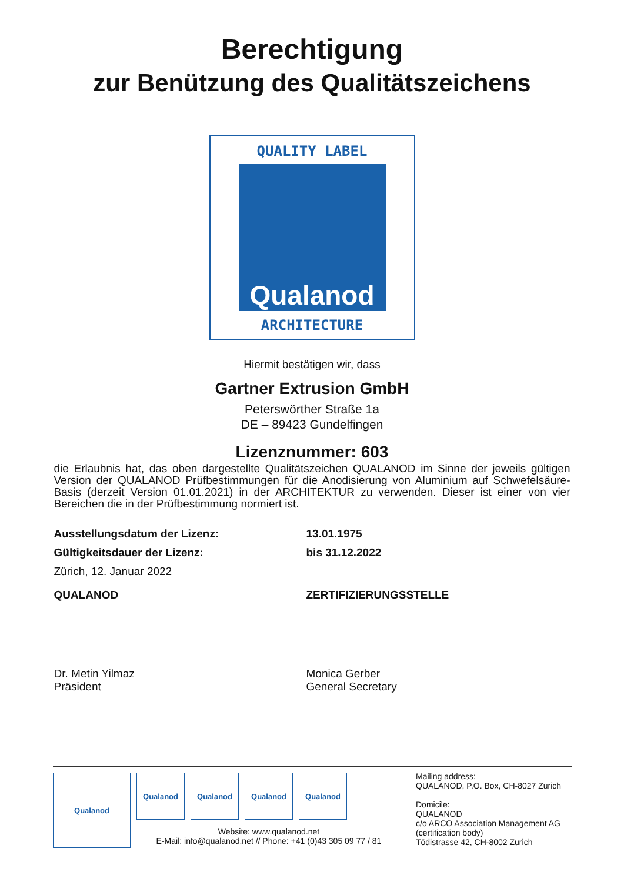Berechtigung
zur Benützung des Qualitätszeichens
QUALITY LABEL
Qualanod
ARCHITECTURE
Hiermit bestätigen wir, dass
Gartner Extrusion GmbH
Peterswörther Straße 1a
DE – 89423 Gundelfingen
Lizenznummer: 603
die Erlaubnis hat, das oben dargestellte Qualitätszeichen QUALANOD im Sinne der jeweils gültigen Version der QUALANOD Prüfbestimmungen für die Anodisierung von Aluminium auf Schwefelsäure-Basis (derzeit Version 01.01.2021) in der ARCHITEKTUR zu verwenden. Dieser ist einer von vier Bereichen die in der Prüfbestimmung normiert ist.
Ausstellungsdatum der Lizenz: 13.01.1975
Gültigkeitsdauer der Lizenz: bis 31.12.2022
Zürich, 12. Januar 2022
QUALANOD ZERTIFIZIERUNGSSTELLE
Dr. Metin Yilmaz
Präsident
Monica Gerber
General Secretary
Qualanod
Qualanod Qualanod Qualanod Qualanod
Website: www.qualanod.net
E-Mail: info@qualanod.net // Phone: +41 (0)43 305 09 77 / 81
Mailing address:
QUALANOD, P.O. Box, CH-8027 Zurich
Domicile:
QUALANOD
c/o ARCO Association Management AG
(certification body)
Tödistrasse 42, CH-8002 Zurich